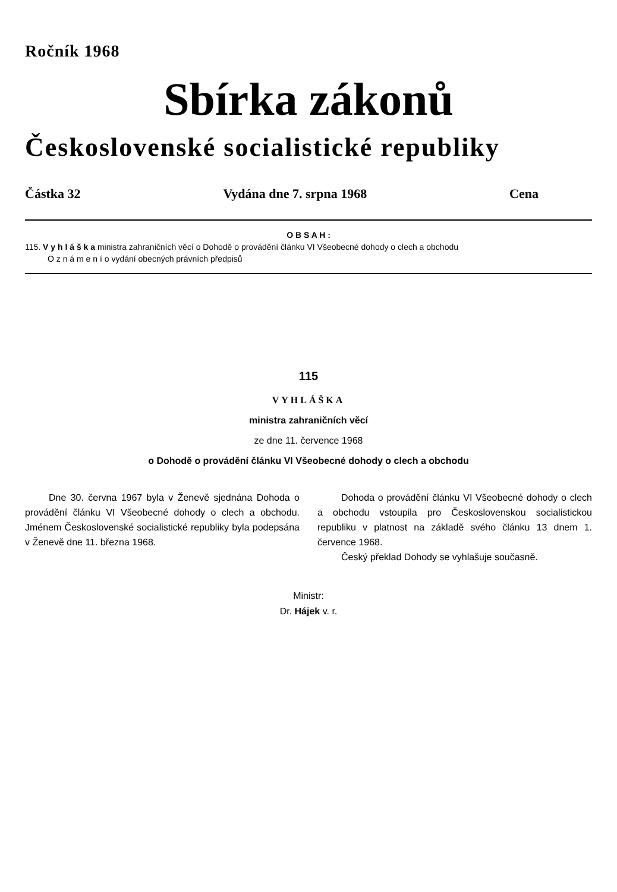Ročník 1968
Sbírka zákonů
Československé socialistické republiky
Částka 32 Vydána dne 7. srpna 1968 Cena
O B S A H :
115. V y h l á š k a ministra zahraničních věcí o Dohodě o provádění článku VI Všeobecné dohody o clech a obchodu
O z n á m e n í o vydání obecných právních předpisů
115
VYHLÁŠKA
ministra zahraničních věcí
ze dne 11. července 1968
o Dohodě o provádění článku VI Všeobecné dohody o clech a obchodu
Dne 30. června 1967 byla v Ženevě sjednána Dohoda o provádění článku VI Všeobecné dohody o clech a obchodu. Jménem Československé socialistické republiky byla podepsána v Ženevě dne 11. března 1968.
Dohoda o provádění článku VI Všeobecné dohody o clech a obchodu vstoupila pro Československou socialistickou republiku v platnost na základě svého článku 13 dnem 1. července 1968.
Český překlad Dohody se vyhlašuje současně.
Ministr:
Dr. Hájek v. r.